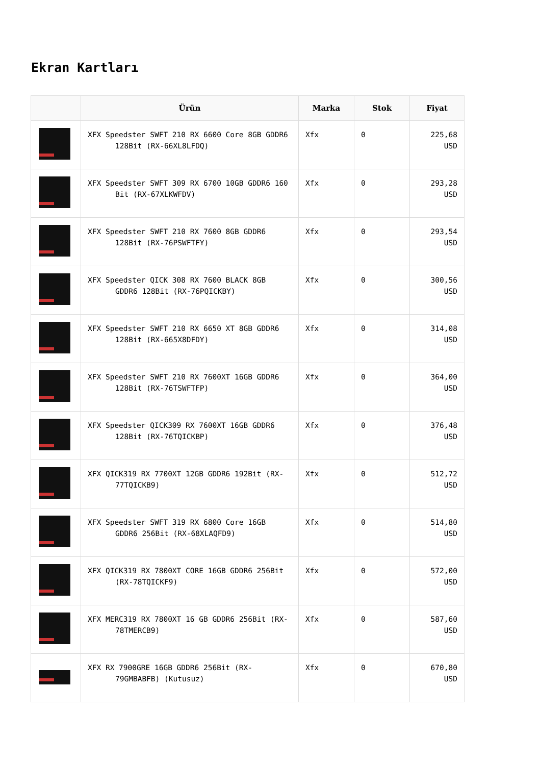Ekran Kartları
| | Ürün | Marka | Stok | Fiyat |
| --- | --- | --- | --- | --- |
| | XFX Speedster SWFT 210 RX 6600 Core 8GB GDDR6 128Bit (RX-66XL8LFDQ) | Xfx | 0 | 225,68 USD |
| | XFX Speedster SWFT 309 RX 6700 10GB GDDR6 160 Bit (RX-67XLKWFDV) | Xfx | 0 | 293,28 USD |
| | XFX Speedster SWFT 210 RX 7600 8GB GDDR6 128Bit (RX-76PSWFTFY) | Xfx | 0 | 293,54 USD |
| | XFX Speedster QICK 308 RX 7600 BLACK 8GB GDDR6 128Bit (RX-76PQICKBY) | Xfx | 0 | 300,56 USD |
| | XFX Speedster SWFT 210 RX 6650 XT 8GB GDDR6 128Bit (RX-665X8DFDY) | Xfx | 0 | 314,08 USD |
| | XFX Speedster SWFT 210 RX 7600XT 16GB GDDR6 128Bit (RX-76TSWFTFP) | Xfx | 0 | 364,00 USD |
| | XFX Speedster QICK309 RX 7600XT 16GB GDDR6 128Bit (RX-76TQICKBP) | Xfx | 0 | 376,48 USD |
| | XFX QICK319 RX 7700XT 12GB GDDR6 192Bit (RX-77TQICKB9) | Xfx | 0 | 512,72 USD |
| | XFX Speedster SWFT 319 RX 6800 Core 16GB GDDR6 256Bit (RX-68XLAQFD9) | Xfx | 0 | 514,80 USD |
| | XFX QICK319 RX 7800XT CORE 16GB GDDR6 256Bit (RX-78TQICKF9) | Xfx | 0 | 572,00 USD |
| | XFX MERC319 RX 7800XT 16 GB GDDR6 256Bit (RX-78TMERCB9) | Xfx | 0 | 587,60 USD |
| | XFX RX 7900GRE 16GB GDDR6 256Bit (RX-79GMBABFB) (Kutusuz) | Xfx | 0 | 670,80 USD |